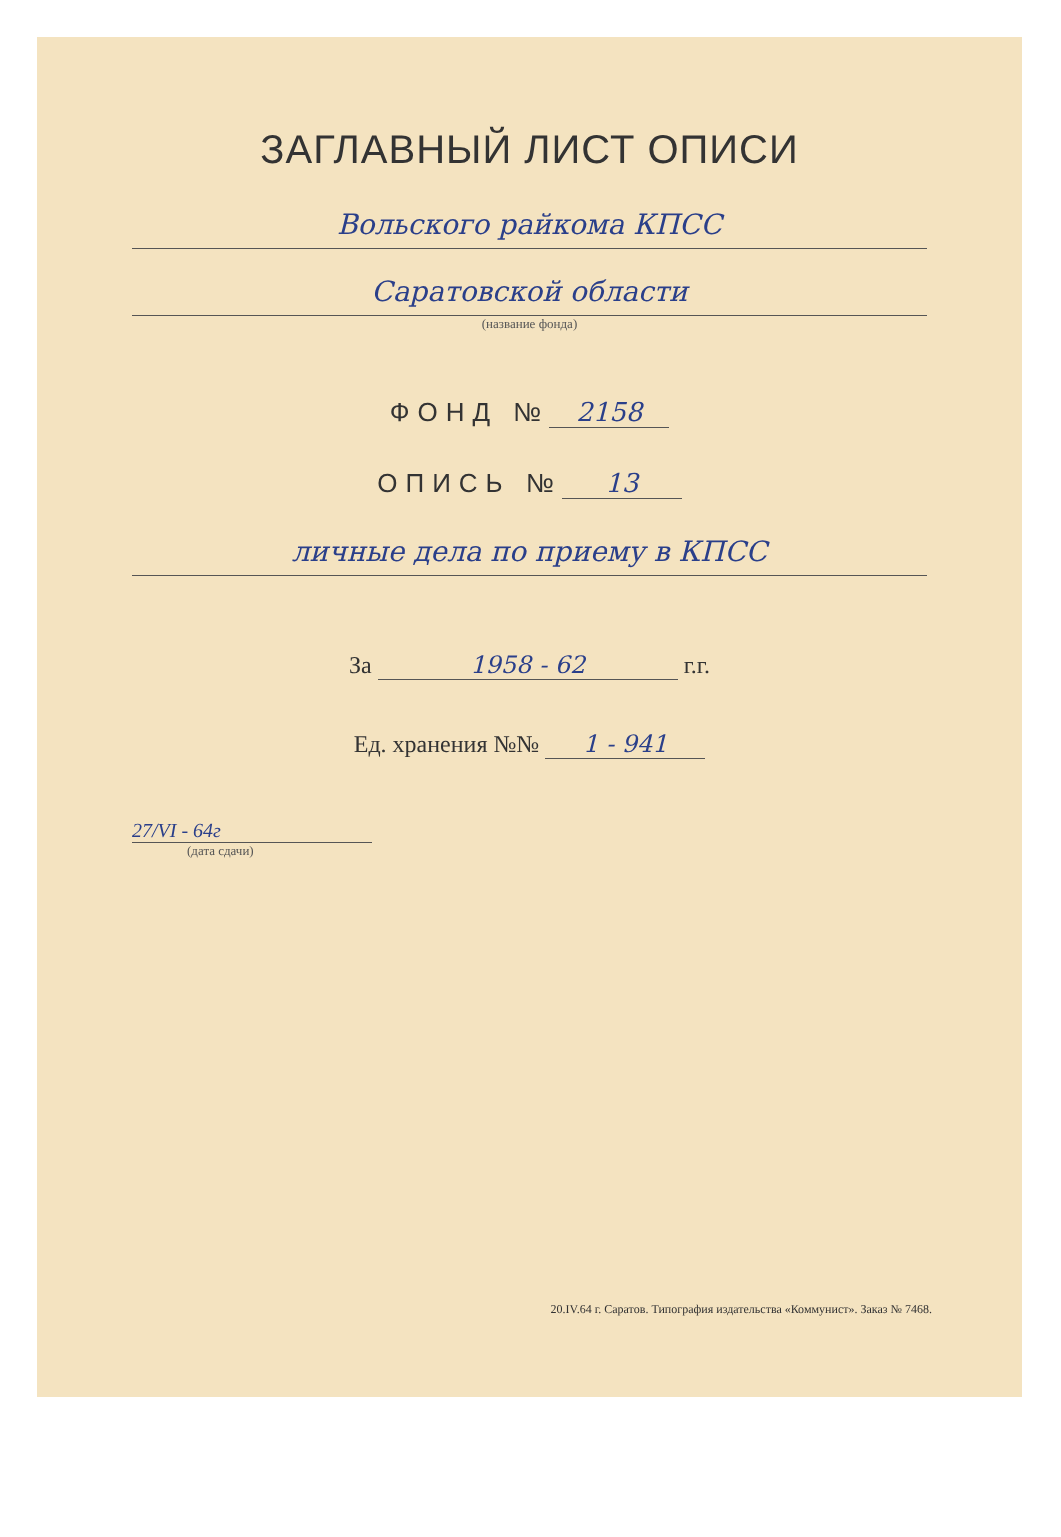ЗАГЛАВНЫЙ ЛИСТ ОПИСИ
Вольского райкома КПСС
Саратовской области
(название фонда)
ФОНД № 2158
ОПИСЬ № 13
личные дела по приему в КПСС
За 1958 - 62 г.г.
Ед. хранения №№ 1 - 941
27/VI - 64г
(дата сдачи)
20.IV.64 г. Саратов. Типография издательства «Коммунист». Заказ № 7468.